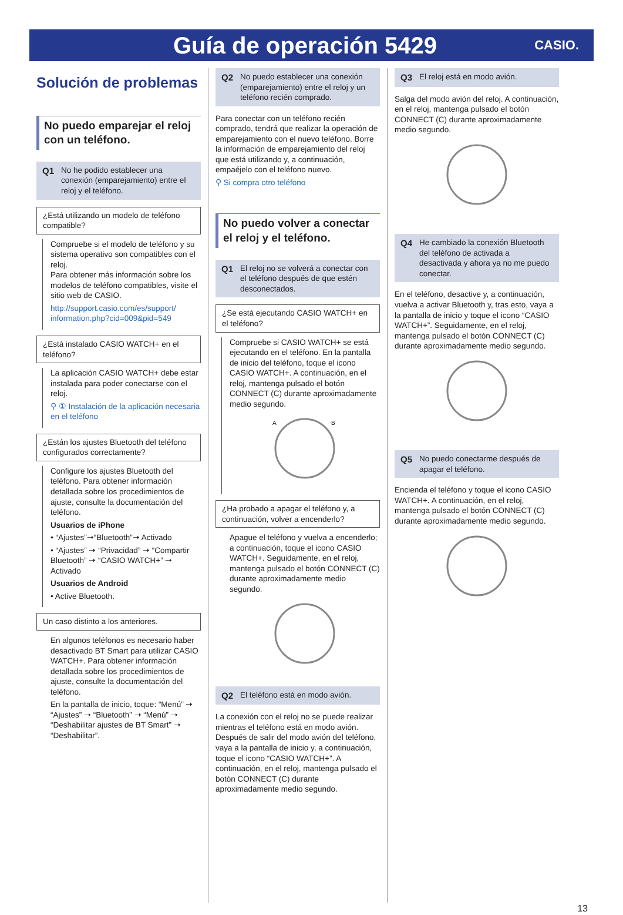Guía de operación 5429
CASIO.
Solución de problemas
No puedo emparejar el reloj con un teléfono.
Q1 No he podido establecer una conexión (emparejamiento) entre el reloj y el teléfono.
¿Está utilizando un modelo de teléfono compatible?
Compruebe si el modelo de teléfono y su sistema operativo son compatibles con el reloj.
Para obtener más información sobre los modelos de teléfono compatibles, visite el sitio web de CASIO.
http://support.casio.com/es/support/ information.php?cid=009&pid=549
¿Está instalado CASIO WATCH+ en el teléfono?
La aplicación CASIO WATCH+ debe estar instalada para poder conectarse con el reloj.
⚲ ① Instalación de la aplicación necesaria en el teléfono
¿Están los ajustes Bluetooth del teléfono configurados correctamente?
Configure los ajustes Bluetooth del teléfono. Para obtener información detallada sobre los procedimientos de ajuste, consulte la documentación del teléfono.
Usuarios de iPhone
• “Ajustes”➝“Bluetooth”➝ Activado
• “Ajustes” ➝ “Privacidad” ➝ “Compartir Bluetooth” ➝ “CASIO WATCH+” ➝ Activado
Usuarios de Android
• Active Bluetooth.
Un caso distinto a los anteriores.
En algunos teléfonos es necesario haber desactivado BT Smart para utilizar CASIO WATCH+. Para obtener información detallada sobre los procedimientos de ajuste, consulte la documentación del teléfono.
En la pantalla de inicio, toque: “Menú” ➝ “Ajustes” ➝ “Bluetooth” ➝ “Menú” ➝ “Deshabilitar ajustes de BT Smart” ➝ “Deshabilitar”.
Q2 No puedo establecer una conexión (emparejamiento) entre el reloj y un teléfono recién comprado.
Para conectar con un teléfono recién comprado, tendrá que realizar la operación de emparejamiento con el nuevo teléfono. Borre la información de emparejamiento del reloj que está utilizando y, a continuación, empaéjelo con el teléfono nuevo.
⚲ Si compra otro teléfono
No puedo volver a conectar el reloj y el teléfono.
Q1 El reloj no se volverá a conectar con el teléfono después de que estén desconectados.
¿Se está ejecutando CASIO WATCH+ en el teléfono?
Compruebe si CASIO WATCH+ se está ejecutando en el teléfono. En la pantalla de inicio del teléfono, toque el icono CASIO WATCH+. A continuación, en el reloj, mantenga pulsado el botón CONNECT (C) durante aproximadamente medio segundo.
A
B
¿Ha probado a apagar el teléfono y, a continuación, volver a encenderlo?
Apague el teléfono y vuelva a encenderlo; a continuación, toque el icono CASIO WATCH+. Seguidamente, en el reloj, mantenga pulsado el botón CONNECT (C) durante aproximadamente medio segundo.
Q2 El teléfono está en modo avión.
La conexión con el reloj no se puede realizar mientras el teléfono está en modo avión. Después de salir del modo avión del teléfono, vaya a la pantalla de inicio y, a continuación, toque el icono “CASIO WATCH+”. A continuación, en el reloj, mantenga pulsado el botón CONNECT (C) durante aproximadamente medio segundo.
Q3 El reloj está en modo avión.
Salga del modo avión del reloj. A continuación, en el reloj, mantenga pulsado el botón CONNECT (C) durante aproximadamente medio segundo.
Q4 He cambiado la conexión Bluetooth del teléfono de activada a desactivada y ahora ya no me puedo conectar.
En el teléfono, desactive y, a continuación, vuelva a activar Bluetooth y, tras esto, vaya a la pantalla de inicio y toque el icono “CASIO WATCH+”. Seguidamente, en el reloj, mantenga pulsado el botón CONNECT (C) durante aproximadamente medio segundo.
Q5 No puedo conectarme después de apagar el teléfono.
Encienda el teléfono y toque el icono CASIO WATCH+. A continuación, en el reloj, mantenga pulsado el botón CONNECT (C) durante aproximadamente medio segundo.
13